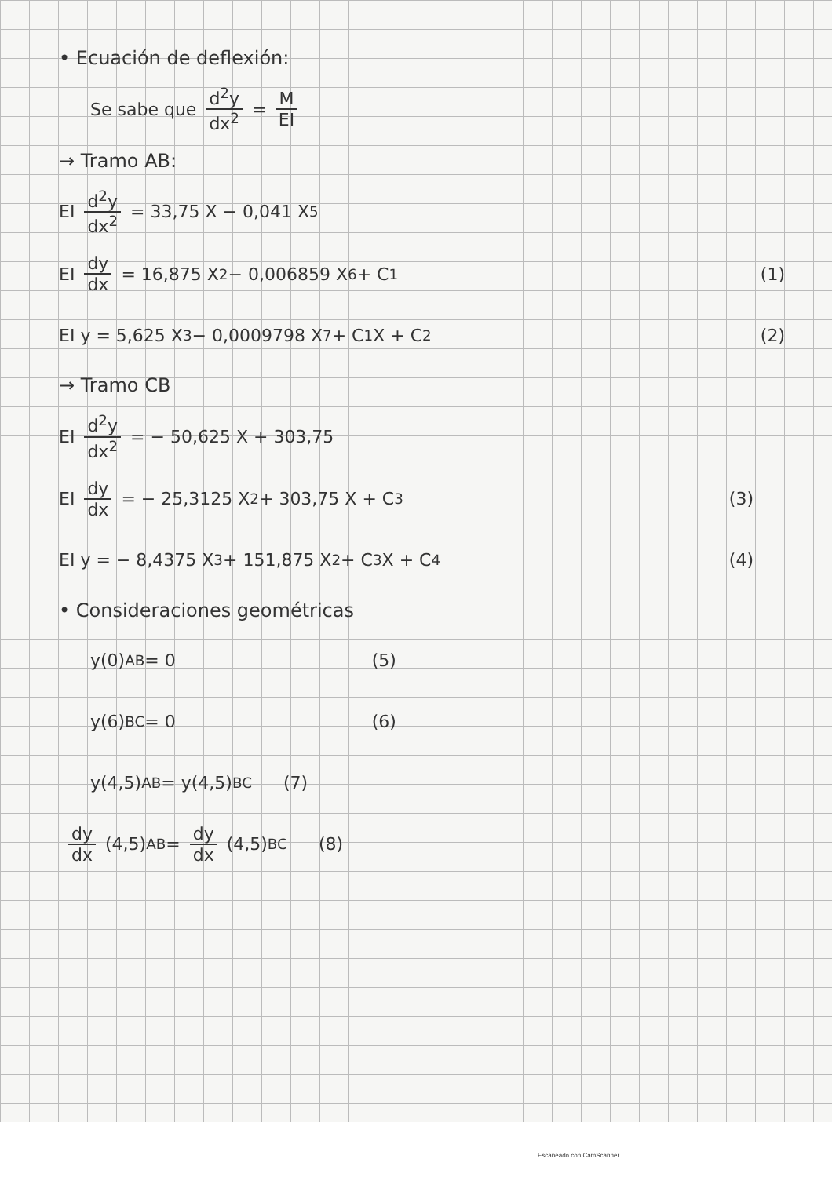• Ecuación de deflexión:
Se sabe que d<sup>2</sup>y dx<sup>2</sup> = M EI
→ Tramo AB:
EI d<sup>2</sup>y dx<sup>2</sup> = 33,75 X − 0,041 X<sup>5</sup>
EI dy dx = 16,875 X<sup>2</sup> − 0,006859 X<sup>6</sup> + C<sub>1</sub> (1)
EI y = 5,625 X<sup>3</sup> − 0,0009798 X<sup>7</sup> + C<sub>1</sub> X + C<sub>2</sub> (2)
→ Tramo CB
EI d<sup>2</sup>y dx<sup>2</sup> = − 50,625 X + 303,75
EI dy dx = − 25,3125 X<sup>2</sup> + 303,75 X + C<sub>3</sub> (3)
EI y = − 8,4375 X<sup>3</sup> + 151,875 X<sup>2</sup> + C<sub>3</sub> X + C<sub>4</sub> (4)
• Consideraciones geométricas
y(0)<sub>AB</sub> = 0 (5)
y(6)<sub>BC</sub> = 0 (6)
y(4,5)<sub>AB</sub> = y(4,5)<sub>BC</sub> (7)
dy dx (4,5)<sub>AB</sub> = dy dx (4,5)<sub>BC</sub> (8)
Escaneado con CamScanner